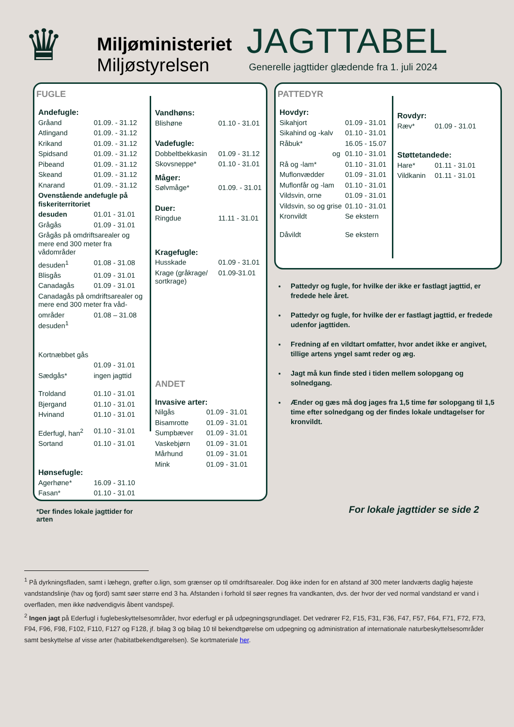♛
Miljøministeriet
Miljøstyrelsen
JAGTTABEL
Generelle jagttider glædende fra 1. juli 2024
FUGLE
| Andefugle: | |
| Gråand | 01.09. - 31.12 |
| Atlingand | 01.09. - 31.12 |
| Krikand | 01.09. - 31.12 |
| Spidsand | 01.09. - 31.12 |
| Pibeand | 01.09. - 31.12 |
| Skeand | 01.09. - 31.12 |
| Knarand | 01.09. - 31.12 |
| Ovenstående andefugle på fiskeriterritoriet | |
| desuden | 01.01 - 31.01 |
| Grågås | 01.09 - 31.01 |
| Grågås på omdriftsarealer og mere end 300 meter fra vådområder | |
| desuden<sup>1</sup> | 01.08 - 31.08 |
| Blisgås | 01.09 - 31.01 |
| Canadagås | 01.09 - 31.01 |
| Canadagås på omdriftsarealer og mere end 300 meter fra våd- | |
| områder desuden<sup>1</sup> | 01.08 – 31.08 |
| Kortnæbbet gås | |
| | 01.09 - 31.01 |
| Sædgås* | ingen jagttid |
| Troldand | 01.10 - 31.01 |
| Bjergand | 01.10 - 31.01 |
| Hvinand | 01.10 - 31.01 |
| Ederfugl, han<sup>2</sup> | 01.10 - 31.01 |
| Sortand | 01.10 - 31.01 |
| Hønsefugle: | |
| Agerhøne* | 16.09 - 31.10 |
| Fasan* | 01.10 - 31.01 |
*Der findes lokale jagttider for arten
| Vandhøns: | |
| Blishøne | 01.10 - 31.01 |
| Vadefugle: | |
| Dobbeltbekkasin | 01.09 - 31.12 |
| Skovsneppe* | 01.10 - 31.01 |
| Måger: | |
| Sølvmåge* | 01.09. - 31.01 |
| Duer: | |
| Ringdue | 11.11 - 31.01 |
| Kragefugle: | |
| Husskade | 01.09 - 31.01 |
| Krage (gråkrage/ sortkrage) | 01.09-31.01 |
ANDET
| Invasive arter: | |
| Nilgås | 01.09 - 31.01 |
| Bisamrotte | 01.09 - 31.01 |
| Sumpbæver | 01.09 - 31.01 |
| Vaskebjørn | 01.09 - 31.01 |
| Mårhund | 01.09 - 31.01 |
| Mink | 01.09 - 31.01 |
PATTEDYR
| Hovdyr: | |
| Sikahjort | 01.09 - 31.01 |
| Sikahind og -kalv | 01.10 - 31.01 |
| Råbuk* | 16.05 - 15.07 |
| og | 01.10 - 31.01 |
| Rå og -lam* | 01.10 - 31.01 |
| Muflonvædder | 01.09 - 31.01 |
| Muflonfår og -lam | 01.10 - 31.01 |
| Vildsvin, orne | 01.09 - 31.01 |
| Vildsvin, so og grise | 01.10 - 31.01 |
| Kronvildt | Se ekstern |
| Dåvildt | Se ekstern |
| Rovdyr: | |
| Ræv* | 01.09 - 31.01 |
| Støttetandede: | |
| Hare* | 01.11 - 31.01 |
| Vildkanin | 01.11 - 31.01 |
Pattedyr og fugle, for hvilke der ikke er fastlagt jagttid, er fredede hele året.
Pattedyr og fugle, for hvilke der er fastlagt jagttid, er fredede udenfor jagttiden.
Fredning af en vildtart omfatter, hvor andet ikke er angivet, tillige artens yngel samt reder og æg.
Jagt må kun finde sted i tiden mellem solopgang og solnedgang.
Ænder og gæs må dog jages fra 1,5 time før solopgang til 1,5 time efter solnedgang og der findes lokale undtagelser for kronvildt.
For lokale jagttider se side 2
<sup>1</sup> På dyrkningsfladen, samt i læhegn, grøfter o.lign, som grænser op til omdriftsarealer. Dog ikke inden for en afstand af 300 meter landværts daglig højeste vandstandslinje (hav og fjord) samt søer større end 3 ha. Afstanden i forhold til søer regnes fra vandkanten, dvs. der hvor der ved normal vandstand er vand i overfladen, men ikke nødvendigvis åbent vandspejl.
<sup>2</sup> Ingen jagt på Ederfugl i fuglebeskyttelsesområder, hvor ederfugl er på udpegningsgrundlaget. Det vedrører F2, F15, F31, F36, F47, F57, F64, F71, F72, F73, F94, F96, F98, F102, F110, F127 og F128, jf. bilag 3 og bilag 10 til bekendtgørelse om udpegning og administration af internationale naturbeskyttelsesområder samt beskyttelse af visse arter (habitatbekendtgørelsen). Se kortmateriale her.